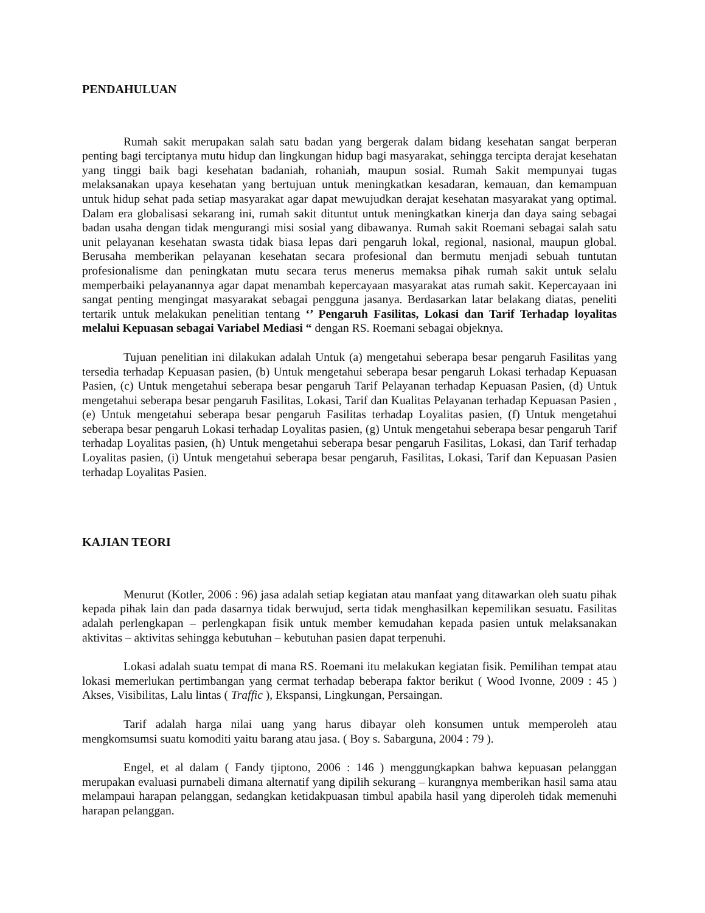PENDAHULUAN
Rumah sakit merupakan salah satu badan yang bergerak dalam bidang kesehatan sangat berperan penting bagi terciptanya mutu hidup dan lingkungan hidup bagi masyarakat, sehingga tercipta derajat kesehatan yang tinggi baik bagi kesehatan badaniah, rohaniah, maupun sosial. Rumah Sakit mempunyai tugas melaksanakan upaya kesehatan yang bertujuan untuk meningkatkan kesadaran, kemauan, dan kemampuan untuk hidup sehat pada setiap masyarakat agar dapat mewujudkan derajat kesehatan masyarakat yang optimal. Dalam era globalisasi sekarang ini, rumah sakit dituntut untuk meningkatkan kinerja dan daya saing sebagai badan usaha dengan tidak mengurangi misi sosial yang dibawanya. Rumah sakit Roemani sebagai salah satu unit pelayanan kesehatan swasta tidak biasa lepas dari pengaruh lokal, regional, nasional, maupun global. Berusaha memberikan pelayanan kesehatan secara profesional dan bermutu menjadi sebuah tuntutan profesionalisme dan peningkatan mutu secara terus menerus memaksa pihak rumah sakit untuk selalu memperbaiki pelayanannya agar dapat menambah kepercayaan masyarakat atas rumah sakit. Kepercayaan ini sangat penting mengingat masyarakat sebagai pengguna jasanya. Berdasarkan latar belakang diatas, peneliti tertarik untuk melakukan penelitian tentang ‘’ Pengaruh Fasilitas, Lokasi dan Tarif Terhadap loyalitas melalui Kepuasan sebagai Variabel Mediasi “ dengan RS. Roemani sebagai objeknya.
Tujuan penelitian ini dilakukan adalah Untuk (a) mengetahui seberapa besar pengaruh Fasilitas yang tersedia terhadap Kepuasan pasien, (b) Untuk mengetahui seberapa besar pengaruh Lokasi terhadap Kepuasan Pasien, (c) Untuk mengetahui seberapa besar pengaruh Tarif Pelayanan terhadap Kepuasan Pasien, (d) Untuk mengetahui seberapa besar pengaruh Fasilitas, Lokasi, Tarif dan Kualitas Pelayanan terhadap Kepuasan Pasien , (e) Untuk mengetahui seberapa besar pengaruh Fasilitas terhadap Loyalitas pasien, (f) Untuk mengetahui seberapa besar pengaruh Lokasi terhadap Loyalitas pasien, (g) Untuk mengetahui seberapa besar pengaruh Tarif terhadap Loyalitas pasien, (h) Untuk mengetahui seberapa besar pengaruh Fasilitas, Lokasi, dan Tarif terhadap Loyalitas pasien, (i) Untuk mengetahui seberapa besar pengaruh, Fasilitas, Lokasi, Tarif dan Kepuasan Pasien terhadap Loyalitas Pasien.
KAJIAN TEORI
Menurut (Kotler, 2006 : 96) jasa adalah setiap kegiatan atau manfaat yang ditawarkan oleh suatu pihak kepada pihak lain dan pada dasarnya tidak berwujud, serta tidak menghasilkan kepemilikan sesuatu. Fasilitas adalah perlengkapan – perlengkapan fisik untuk member kemudahan kepada pasien untuk melaksanakan aktivitas – aktivitas sehingga kebutuhan – kebutuhan pasien dapat terpenuhi.
Lokasi adalah suatu tempat di mana RS. Roemani itu melakukan kegiatan fisik. Pemilihan tempat atau lokasi memerlukan pertimbangan yang cermat terhadap beberapa faktor berikut ( Wood Ivonne, 2009 : 45 ) Akses, Visibilitas, Lalu lintas ( Traffic ), Ekspansi, Lingkungan, Persaingan.
Tarif adalah harga nilai uang yang harus dibayar oleh konsumen untuk memperoleh atau mengkomsumsi suatu komoditi yaitu barang atau jasa. ( Boy s. Sabarguna, 2004 : 79 ).
Engel, et al dalam ( Fandy tjiptono, 2006 : 146 ) menggungkapkan bahwa kepuasan pelanggan merupakan evaluasi purnabeli dimana alternatif yang dipilih sekurang – kurangnya memberikan hasil sama atau melampaui harapan pelanggan, sedangkan ketidakpuasan timbul apabila hasil yang diperoleh tidak memenuhi harapan pelanggan.